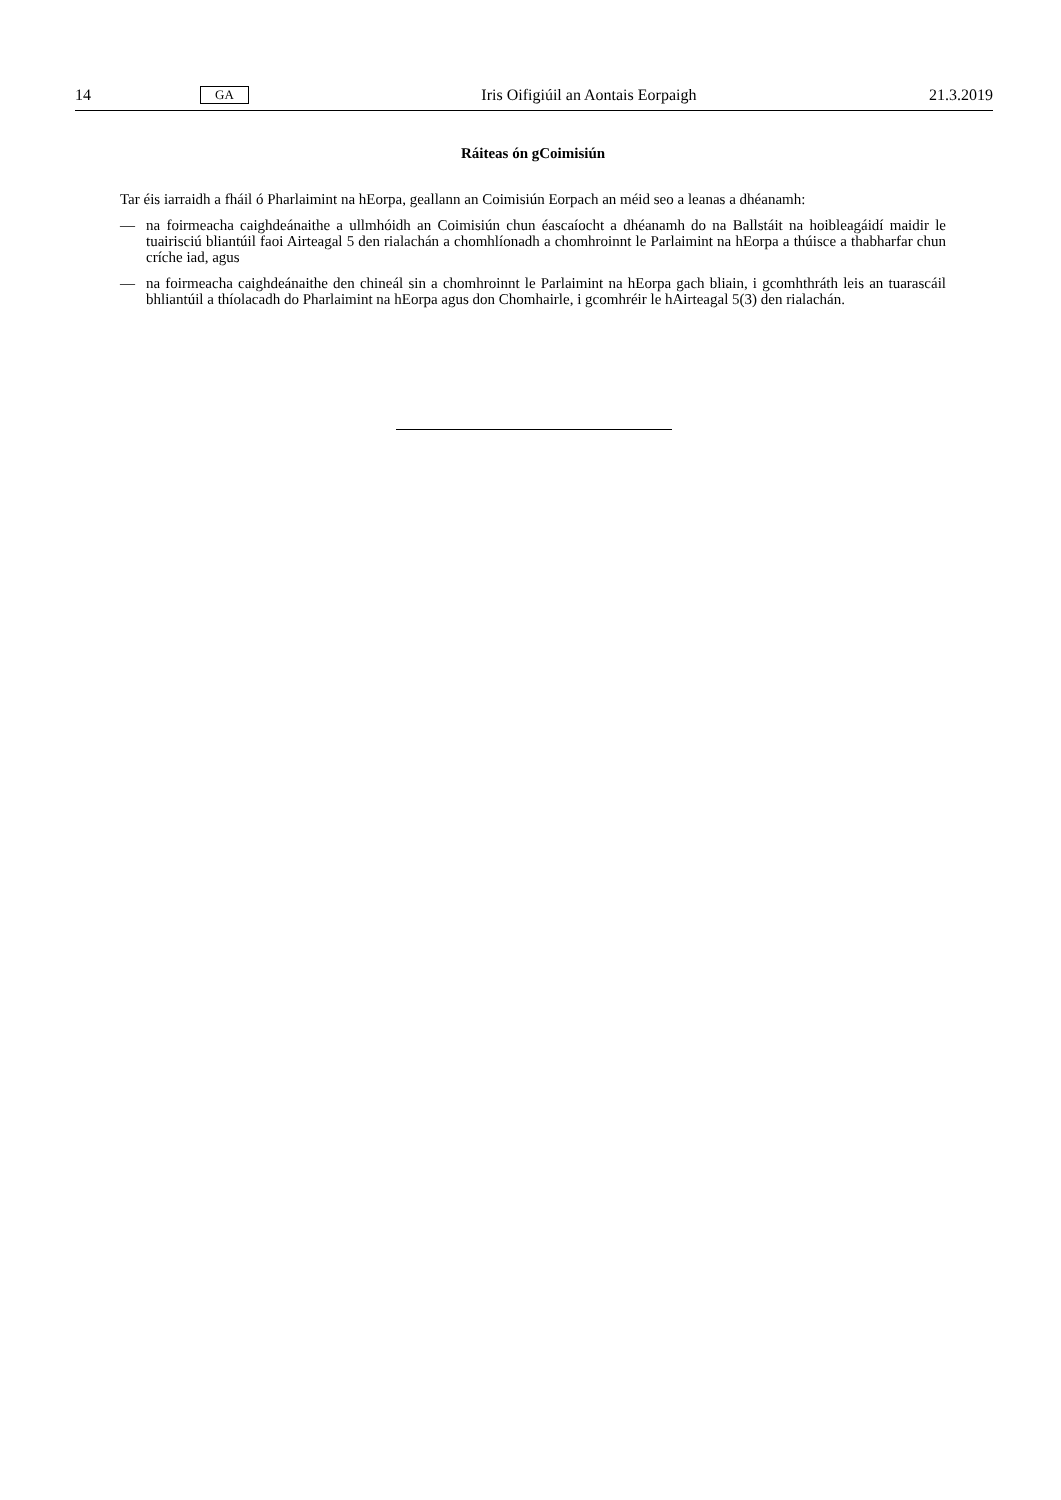14 GA Iris Oifigiúil an Aontais Eorpaigh 21.3.2019
Ráiteas ón gCoimisiún
Tar éis iarraidh a fháil ó Pharlaimint na hEorpa, geallann an Coimisiún Eorpach an méid seo a leanas a dhéanamh:
— na foirmeacha caighdeánaithe a ullmhóidh an Coimisiún chun éascaíocht a dhéanamh do na Ballstáit na hoibleagáidí maidir le tuairisciú bliantúil faoi Airteagal 5 den rialachán a chomhlíonadh a chomhroinnt le Parlaimint na hEorpa a thúisce a thabharfar chun críche iad, agus
— na foirmeacha caighdeánaithe den chineál sin a chomhroinnt le Parlaimint na hEorpa gach bliain, i gcomhthráth leis an tuarascáil bhliantúil a thíolacadh do Pharlaimint na hEorpa agus don Chomhairle, i gcomhréir le hAirteagal 5(3) den rialachán.